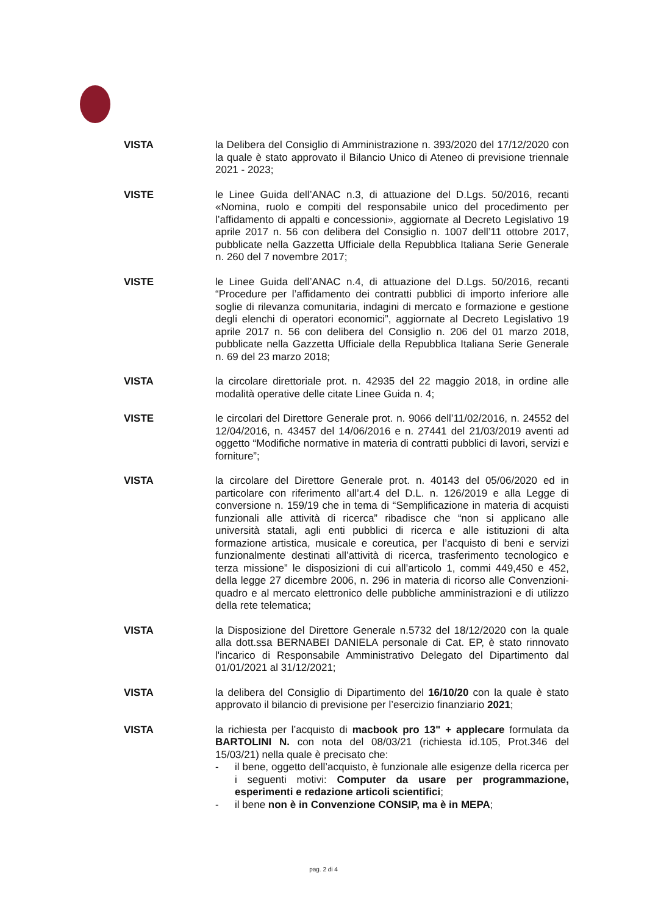VISTA la Delibera del Consiglio di Amministrazione n. 393/2020 del 17/12/2020 con la quale è stato approvato il Bilancio Unico di Ateneo di previsione triennale 2021 - 2023;
VISTE le Linee Guida dell’ANAC n.3, di attuazione del D.Lgs. 50/2016, recanti «Nomina, ruolo e compiti del responsabile unico del procedimento per l’affidamento di appalti e concessioni», aggiornate al Decreto Legislativo 19 aprile 2017 n. 56 con delibera del Consiglio n. 1007 dell’11 ottobre 2017, pubblicate nella Gazzetta Ufficiale della Repubblica Italiana Serie Generale n. 260 del 7 novembre 2017;
VISTE le Linee Guida dell’ANAC n.4, di attuazione del D.Lgs. 50/2016, recanti “Procedure per l’affidamento dei contratti pubblici di importo inferiore alle soglie di rilevanza comunitaria, indagini di mercato e formazione e gestione degli elenchi di operatori economici”, aggiornate al Decreto Legislativo 19 aprile 2017 n. 56 con delibera del Consiglio n. 206 del 01 marzo 2018, pubblicate nella Gazzetta Ufficiale della Repubblica Italiana Serie Generale n. 69 del 23 marzo 2018;
VISTA la circolare direttoriale prot. n. 42935 del 22 maggio 2018, in ordine alle modalità operative delle citate Linee Guida n. 4;
VISTE le circolari del Direttore Generale prot. n. 9066 dell’11/02/2016, n. 24552 del 12/04/2016, n. 43457 del 14/06/2016 e n. 27441 del 21/03/2019 aventi ad oggetto “Modifiche normative in materia di contratti pubblici di lavori, servizi e forniture”;
VISTA la circolare del Direttore Generale prot. n. 40143 del 05/06/2020 ed in particolare con riferimento all’art.4 del D.L. n. 126/2019 e alla Legge di conversione n. 159/19 che in tema di “Semplificazione in materia di acquisti funzionali alle attività di ricerca” ribadisce che “non si applicano alle università statali, agli enti pubblici di ricerca e alle istituzioni di alta formazione artistica, musicale e coreutica, per l’acquisto di beni e servizi funzionalmente destinati all’attività di ricerca, trasferimento tecnologico e terza missione” le disposizioni di cui all’articolo 1, commi 449,450 e 452, della legge 27 dicembre 2006, n. 296 in materia di ricorso alle Convenzioni-quadro e al mercato elettronico delle pubbliche amministrazioni e di utilizzo della rete telematica;
VISTA la Disposizione del Direttore Generale n.5732 del 18/12/2020 con la quale alla dott.ssa BERNABEI DANIELA personale di Cat. EP, è stato rinnovato l'incarico di Responsabile Amministrativo Delegato del Dipartimento dal 01/01/2021 al 31/12/2021;
VISTA la delibera del Consiglio di Dipartimento del 16/10/20 con la quale è stato approvato il bilancio di previsione per l’esercizio finanziario 2021;
VISTA la richiesta per l’acquisto di macbook pro 13" + applecare formulata da BARTOLINI N. con nota del 08/03/21 (richiesta id.105, Prot.346 del 15/03/21) nella quale è precisato che:
- il bene, oggetto dell’acquisto, è funzionale alle esigenze della ricerca per i seguenti motivi: Computer da usare per programmazione, esperimenti e redazione articoli scientifici;
- il bene non è in Convenzione CONSIP, ma è in MEPA;
pag. 2 di 4